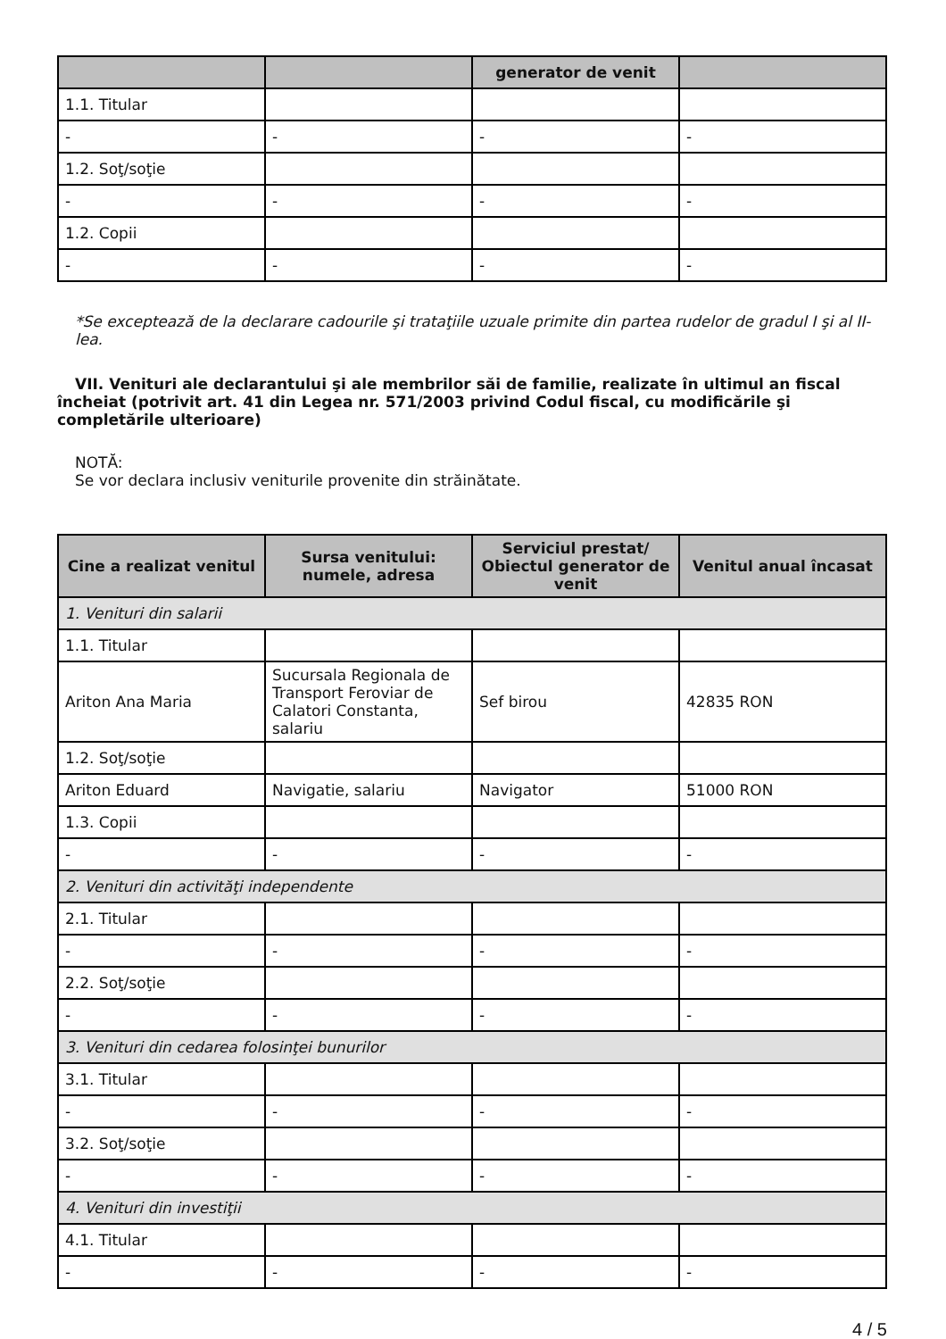| | | generator de venit | |
| --- | --- | --- | --- |
| 1.1. Titular | | | |
| - | - | - | - |
| 1.2. Soţ/soţie | | | |
| - | - | - | - |
| 1.2. Copii | | | |
| - | - | - | - |
*Se exceptează de la declarare cadourile şi trataţiile uzuale primite din partea rudelor de gradul I şi al II-lea.
VII. Venituri ale declarantului şi ale membrilor săi de familie, realizate în ultimul an fiscal încheiat (potrivit art. 41 din Legea nr. 571/2003 privind Codul fiscal, cu modificările şi completările ulterioare)
NOTĂ:
Se vor declara inclusiv veniturile provenite din străinătate.
| Cine a realizat venitul | Sursa venitului: numele, adresa | Serviciul prestat/ Obiectul generator de venit | Venitul anual încasat |
| --- | --- | --- | --- |
| 1. Venituri din salarii | | | |
| 1.1. Titular | | | |
| Ariton Ana Maria | Sucursala Regionala de Transport Feroviar de Calatori Constanta, salariu | Sef birou | 42835 RON |
| 1.2. Soţ/soţie | | | |
| Ariton Eduard | Navigatie, salariu | Navigator | 51000 RON |
| 1.3. Copii | | | |
| - | - | - | - |
| 2. Venituri din activităţi independente | | | |
| 2.1. Titular | | | |
| - | - | - | - |
| 2.2. Soţ/soţie | | | |
| - | - | - | - |
| 3. Venituri din cedarea folosinţei bunurilor | | | |
| 3.1. Titular | | | |
| - | - | - | - |
| 3.2. Soţ/soţie | | | |
| - | - | - | - |
| 4. Venituri din investiţii | | | |
| 4.1. Titular | | | |
| - | - | - | - |
4 / 5